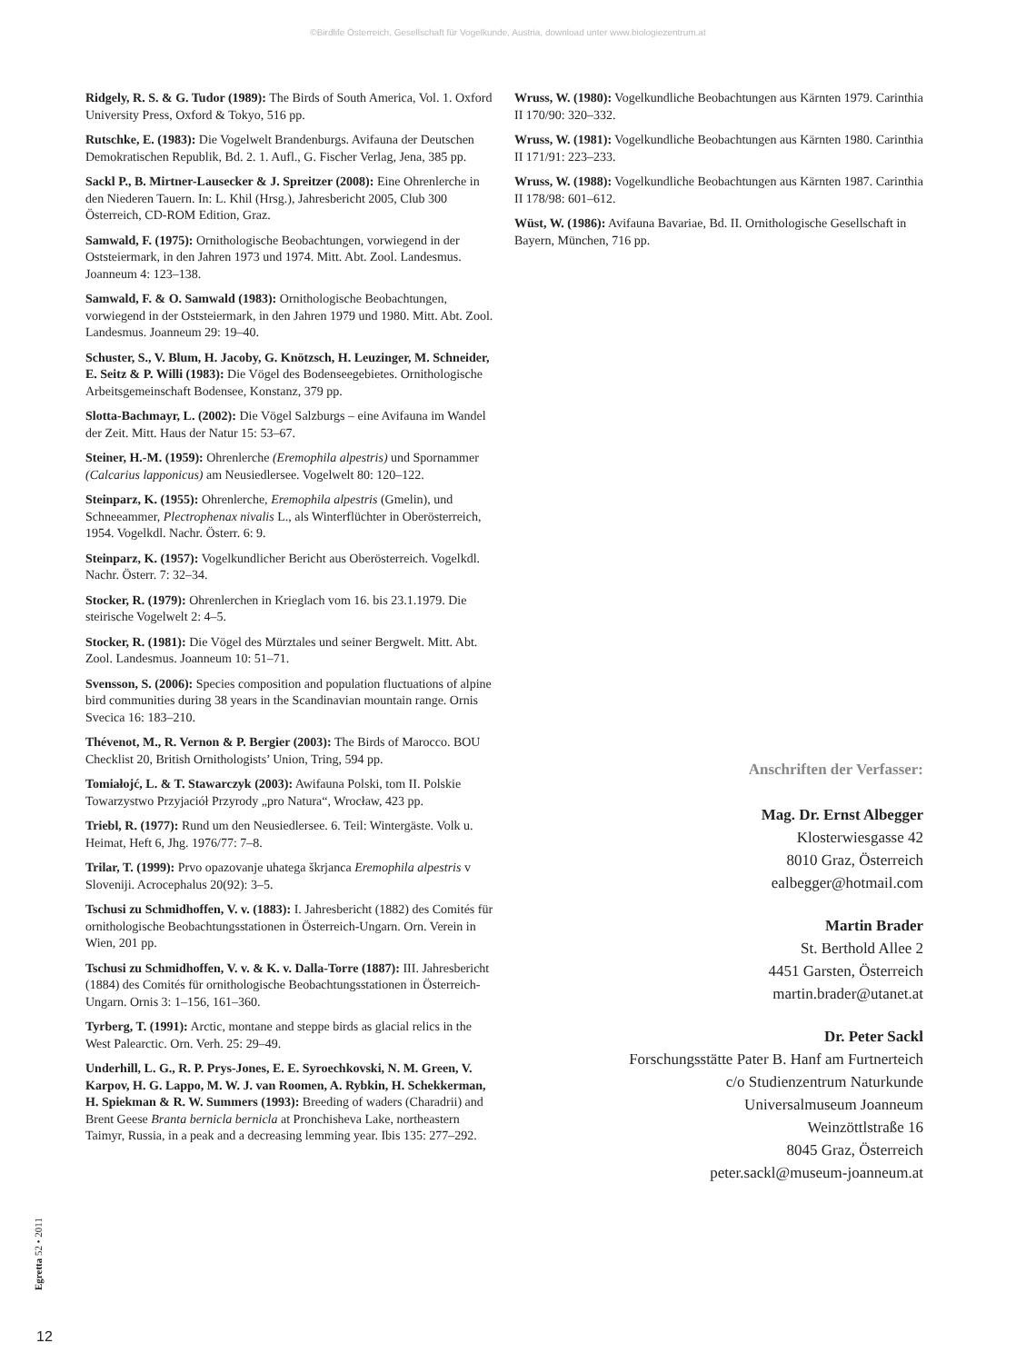©Birdlife Österreich, Gesellschaft für Vogelkunde, Austria, download unter www.biologiezentrum.at
Ridgely, R. S. & G. Tudor (1989): The Birds of South America, Vol. 1. Oxford University Press, Oxford & Tokyo, 516 pp.
Rutschke, E. (1983): Die Vogelwelt Brandenburgs. Avifauna der Deutschen Demokratischen Republik, Bd. 2. 1. Aufl., G. Fischer Verlag, Jena, 385 pp.
Sackl P., B. Mirtner-Lausecker & J. Spreitzer (2008): Eine Ohrenlerche in den Niederen Tauern. In: L. Khil (Hrsg.), Jahresbericht 2005, Club 300 Österreich, CD-ROM Edition, Graz.
Samwald, F. (1975): Ornithologische Beobachtungen, vorwiegend in der Oststeiermark, in den Jahren 1973 und 1974. Mitt. Abt. Zool. Landesmus. Joanneum 4: 123–138.
Samwald, F. & O. Samwald (1983): Ornithologische Beobachtungen, vorwiegend in der Oststeiermark, in den Jahren 1979 und 1980. Mitt. Abt. Zool. Landesmus. Joanneum 29: 19–40.
Schuster, S., V. Blum, H. Jacoby, G. Knötzsch, H. Leuzinger, M. Schneider, E. Seitz & P. Willi (1983): Die Vögel des Bodenseegebietes. Ornithologische Arbeitsgemeinschaft Bodensee, Konstanz, 379 pp.
Slotta-Bachmayr, L. (2002): Die Vögel Salzburgs – eine Avifauna im Wandel der Zeit. Mitt. Haus der Natur 15: 53–67.
Steiner, H.-M. (1959): Ohrenlerche (Eremophila alpestris) und Spornammer (Calcarius lapponicus) am Neusiedlersee. Vogelwelt 80: 120–122.
Steinparz, K. (1955): Ohrenlerche, Eremophila alpestris (Gmelin), und Schneeammer, Plectrophenax nivalis L., als Winterflüchter in Oberösterreich, 1954. Vogelkdl. Nachr. Österr. 6: 9.
Steinparz, K. (1957): Vogelkundlicher Bericht aus Oberösterreich. Vogelkdl. Nachr. Österr. 7: 32–34.
Stocker, R. (1979): Ohrenlerchen in Krieglach vom 16. bis 23.1.1979. Die steirische Vogelwelt 2: 4–5.
Stocker, R. (1981): Die Vögel des Mürztales und seiner Bergwelt. Mitt. Abt. Zool. Landesmus. Joanneum 10: 51–71.
Svensson, S. (2006): Species composition and population fluctuations of alpine bird communities during 38 years in the Scandinavian mountain range. Ornis Svecica 16: 183–210.
Thévenot, M., R. Vernon & P. Bergier (2003): The Birds of Marocco. BOU Checklist 20, British Ornithologists’ Union, Tring, 594 pp.
Tomiałojć, L. & T. Stawarczyk (2003): Awifauna Polski, tom II. Polskie Towarzystwo Przyjaciół Przyrody „pro Natura“, Wrocław, 423 pp.
Triebl, R. (1977): Rund um den Neusiedlersee. 6. Teil: Wintergäste. Volk u. Heimat, Heft 6, Jhg. 1976/77: 7–8.
Trilar, T. (1999): Prvo opazovanje uhatega škrjanca Eremophila alpestris v Sloveniji. Acrocephalus 20(92): 3–5.
Tschusi zu Schmidhoffen, V. v. (1883): I. Jahresbericht (1882) des Comités für ornithologische Beobachtungsstationen in Österreich-Ungarn. Orn. Verein in Wien, 201 pp.
Tschusi zu Schmidhoffen, V. v. & K. v. Dalla-Torre (1887): III. Jahresbericht (1884) des Comités für ornithologische Beobachtungsstationen in Österreich-Ungarn. Ornis 3: 1–156, 161–360.
Tyrberg, T. (1991): Arctic, montane and steppe birds as glacial relics in the West Palearctic. Orn. Verh. 25: 29–49.
Underhill, L. G., R. P. Prys-Jones, E. E. Syroechkovski, N. M. Green, V. Karpov, H. G. Lappo, M. W. J. van Roomen, A. Rybkin, H. Schekkerman, H. Spiekman & R. W. Summers (1993): Breeding of waders (Charadrii) and Brent Geese Branta bernicla bernicla at Pronchisheva Lake, northeastern Taimyr, Russia, in a peak and a decreasing lemming year. Ibis 135: 277–292.
Wruss, W. (1980): Vogelkundliche Beobachtungen aus Kärnten 1979. Carinthia II 170/90: 320–332.
Wruss, W. (1981): Vogelkundliche Beobachtungen aus Kärnten 1980. Carinthia II 171/91: 223–233.
Wruss, W. (1988): Vogelkundliche Beobachtungen aus Kärnten 1987. Carinthia II 178/98: 601–612.
Wüst, W. (1986): Avifauna Bavariae, Bd. II. Ornithologische Gesellschaft in Bayern, München, 716 pp.
Anschriften der Verfasser:
Mag. Dr. Ernst Albegger
Klosterwiesgasse 42
8010 Graz, Österreich
ealbegger@hotmail.com
Martin Brader
St. Berthold Allee 2
4451 Garsten, Österreich
martin.brader@utanet.at
Dr. Peter Sackl
Forschungsstätte Pater B. Hanf am Furtnerteich
c/o Studienzentrum Naturkunde
Universalmuseum Joanneum
Weinzöttlstraße 16
8045 Graz, Österreich
peter.sackl@museum-joanneum.at
Egretta 52 • 2011
12